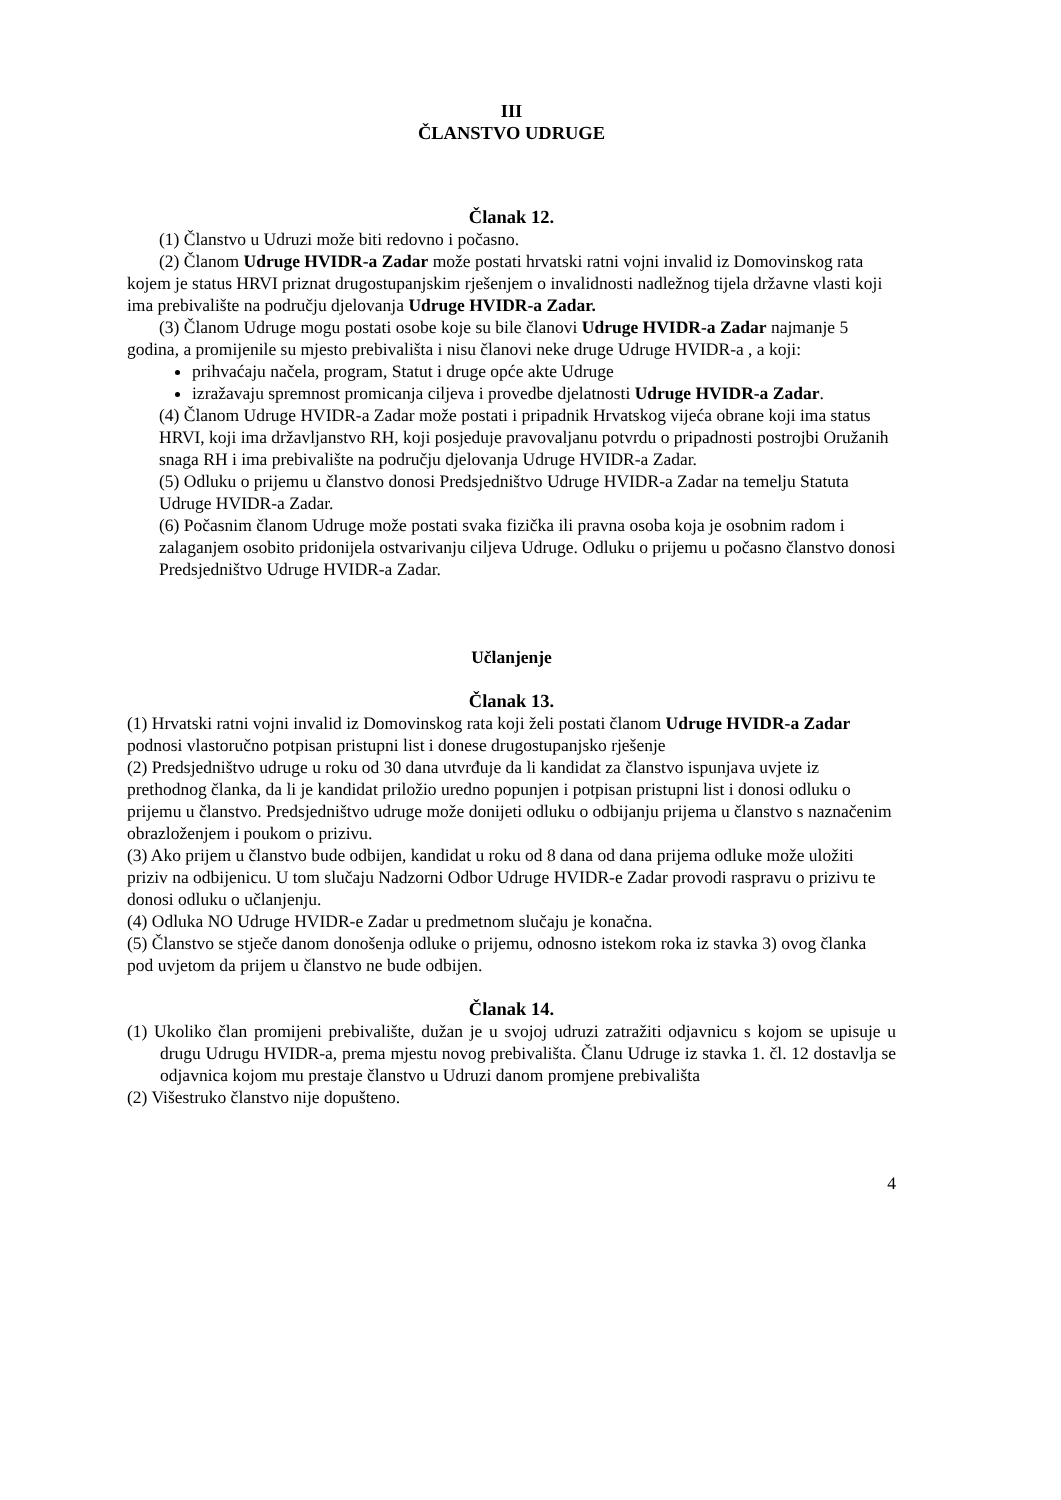III
ČLANSTVO UDRUGE
Članak 12.
(1) Članstvo u Udruzi može biti redovno i počasno.
(2) Članom Udruge HVIDR-a Zadar može postati hrvatski ratni vojni invalid iz Domovinskog rata kojem je status HRVI priznat drugostupanjskim rješenjem o invalidnosti nadležnog tijela državne vlasti koji ima prebivalište na području djelovanja Udruge HVIDR-a Zadar.
(3) Članom Udruge mogu postati osobe koje su bile članovi Udruge HVIDR-a Zadar najmanje 5 godina, a promijenile su mjesto prebivališta i nisu članovi neke druge Udruge HVIDR-a , a koji:
prihvaćaju načela, program, Statut i druge opće akte Udruge
izražavaju spremnost promicanja ciljeva i provedbe djelatnosti Udruge HVIDR-a Zadar.
(4) Članom Udruge HVIDR-a Zadar može postati i pripadnik Hrvatskog vijeća obrane koji ima status HRVI, koji ima državljanstvo RH, koji posjeduje pravovaljanu potvrdu o pripadnosti postrojbi Oružanih snaga RH i ima prebivalište na području djelovanja Udruge HVIDR-a Zadar.
(5) Odluku o prijemu u članstvo donosi Predsjedništvo Udruge HVIDR-a Zadar na temelju Statuta Udruge HVIDR-a Zadar.
(6) Počasnim članom Udruge može postati svaka fizička ili pravna osoba koja je osobnim radom i zalaganjem osobito pridonijela ostvarivanju ciljeva Udruge. Odluku o prijemu u počasno članstvo donosi Predsjedništvo Udruge HVIDR-a Zadar.
Učlanjenje
Članak 13.
(1) Hrvatski ratni vojni invalid iz Domovinskog rata koji želi postati članom Udruge HVIDR-a Zadar podnosi vlastoručno potpisan pristupni list i donese drugostupanjsko rješenje
(2) Predsjedništvo udruge u roku od 30 dana utvrđuje da li kandidat za članstvo ispunjava uvjete iz prethodnog članka, da li je kandidat priložio uredno popunjen i potpisan pristupni list i donosi odluku o prijemu u članstvo. Predsjedništvo udruge može donijeti odluku o odbijanju prijema u članstvo s naznačenim obrazloženjem i poukom o prizivu.
(3) Ako prijem u članstvo bude odbijen, kandidat u roku od 8 dana od dana prijema odluke može uložiti priziv na odbijenicu. U tom slučaju Nadzorni Odbor Udruge HVIDR-e Zadar provodi raspravu o prizivu te donosi odluku o učlanjenju.
(4) Odluka NO Udruge HVIDR-e Zadar u predmetnom slučaju je konačna.
(5) Članstvo se stječe danom donošenja odluke o prijemu, odnosno istekom roka iz stavka 3) ovog članka pod uvjetom da prijem u članstvo ne bude odbijen.
Članak 14.
(1) Ukoliko član promijeni prebivalište, dužan je u svojoj udruzi zatražiti odjavnicu s kojom se upisuje u drugu Udrugu HVIDR-a, prema mjestu novog prebivališta. Članu Udruge iz stavka 1. čl. 12 dostavlja se odjavnica kojom mu prestaje članstvo u Udruzi danom promjene prebivališta
(2) Višestruko članstvo nije dopušteno.
4